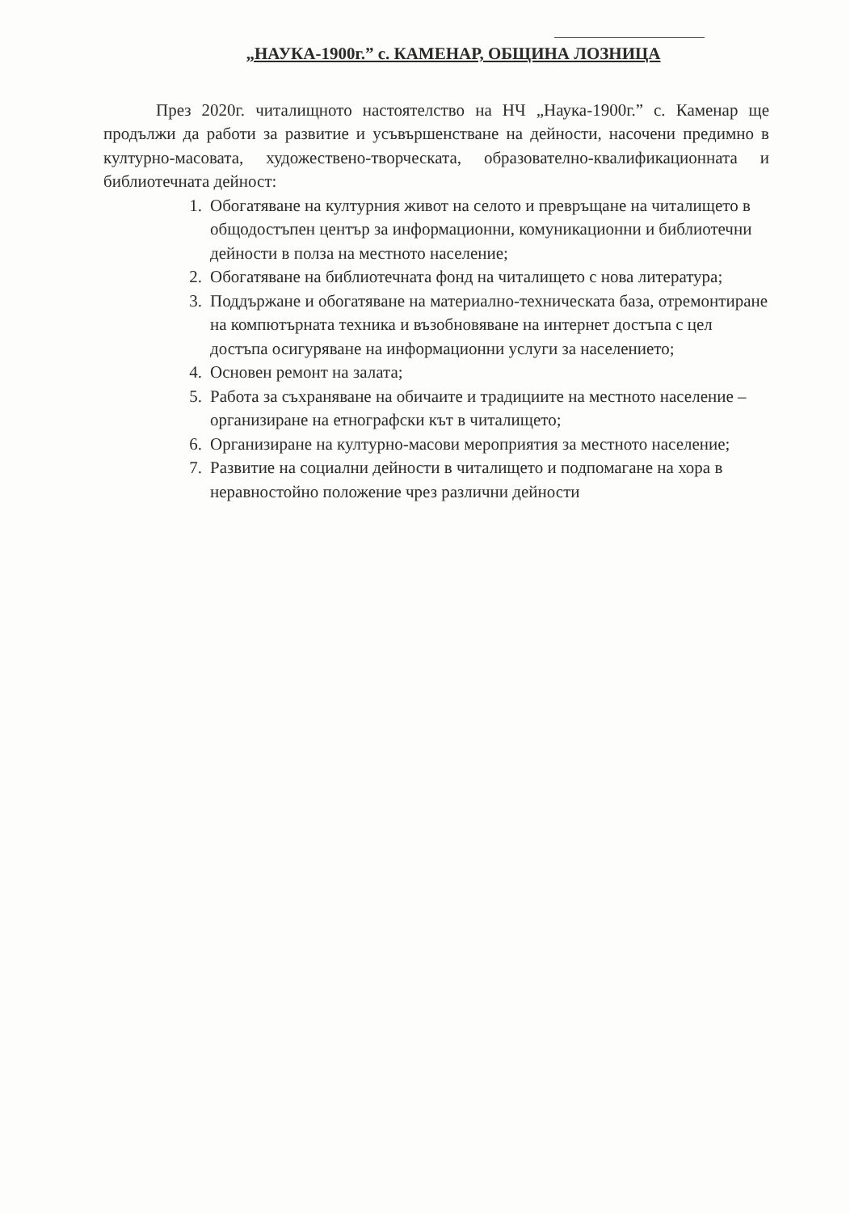„НАУКА-1900г.” с. КАМЕНАР, ОБЩИНА ЛОЗНИЦА
През 2020г. читалищното настоятелство на НЧ „Наука-1900г.” с. Каменар ще продължи да работи за развитие и усъвършенстване на дейности, насочени предимно в културно-масовата, художествено-творческата, образователно-квалификационната и библиотечната дейност:
1. Обогатяване на културния живот на селото и превръщане на читалището в общодостъпен център за информационни, комуникационни и библиотечни дейности в полза на местното население;
2. Обогатяване на библиотечната фонд на читалището с нова литература;
3. Поддържане и обогатяване на материално-техническата база, отремонтиране на компютърната техника и възобновяване на интернет достъпа с цел достъпа осигуряване на информационни услуги за населението;
4. Основен ремонт на залата;
5. Работа за съхраняване на обичаите и традициите на местното население – организиране на етнографски кът в читалището;
6. Организиране на културно-масови мероприятия за местното население;
7. Развитие на социални дейности в читалището и подпомагане на хора в неравностойно положение чрез различни дейности